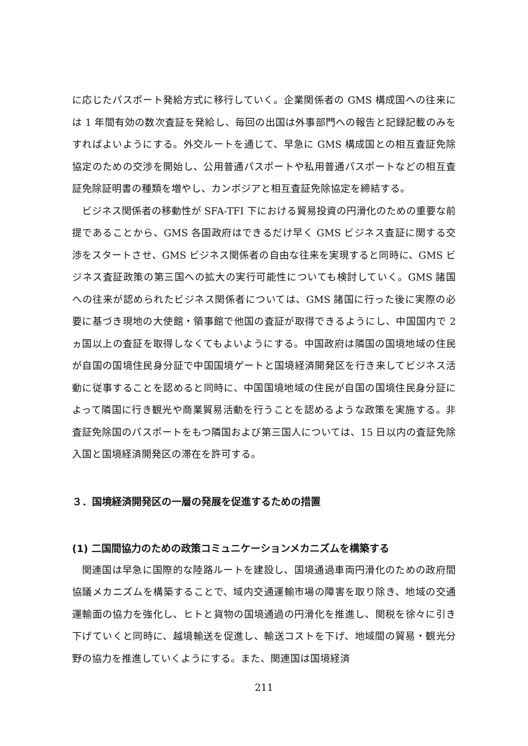に応じたパスポート発給方式に移行していく。企業関係者の GMS 構成国への往来には 1 年間有効の数次査証を発給し、毎回の出国は外事部門への報告と記録記載のみをすればよいようにする。外交ルートを通じて、早急に GMS 構成国との相互査証免除協定のための交渉を開始し、公用普通パスポートや私用普通パスポートなどの相互査証免除証明書の種類を増やし、カンボジアと相互査証免除協定を締結する。
ビジネス関係者の移動性が SFA-TFI 下における貿易投資の円滑化のための重要な前提であることから、GMS 各国政府はできるだけ早く GMS ビジネス査証に関する交渉をスタートさせ、GMS ビジネス関係者の自由な往来を実現すると同時に、GMS ビジネス査証政策の第三国への拡大の実行可能性についても検討していく。GMS 諸国への往来が認められたビジネス関係者については、GMS 諸国に行った後に実際の必要に基づき現地の大使館・領事館で他国の査証が取得できるようにし、中国国内で 2 ヵ国以上の査証を取得しなくてもよいようにする。中国政府は隣国の国境地域の住民が自国の国境住民身分証で中国国境ゲートと国境経済開発区を行き来してビジネス活動に従事することを認めると同時に、中国国境地域の住民が自国の国境住民身分証によって隣国に行き観光や商業貿易活動を行うことを認めるような政策を実施する。非査証免除国のパスポートをもつ隣国および第三国人については、15 日以内の査証免除入国と国境経済開発区の滞在を許可する。
３．国境経済開発区の一層の発展を促進するための措置
(1) 二国間協力のための政策コミュニケーションメカニズムを構築する
関連国は早急に国際的な陸路ルートを建設し、国境通過車両円滑化のための政府間協議メカニズムを構築することで、域内交通運輸市場の障害を取り除き、地域の交通運輸面の協力を強化し、ヒトと貨物の国境通過の円滑化を推進し、関税を徐々に引き下げていくと同時に、越境輸送を促進し、輸送コストを下げ、地域間の貿易・観光分野の協力を推進していくようにする。また、関連国は国境経済
211